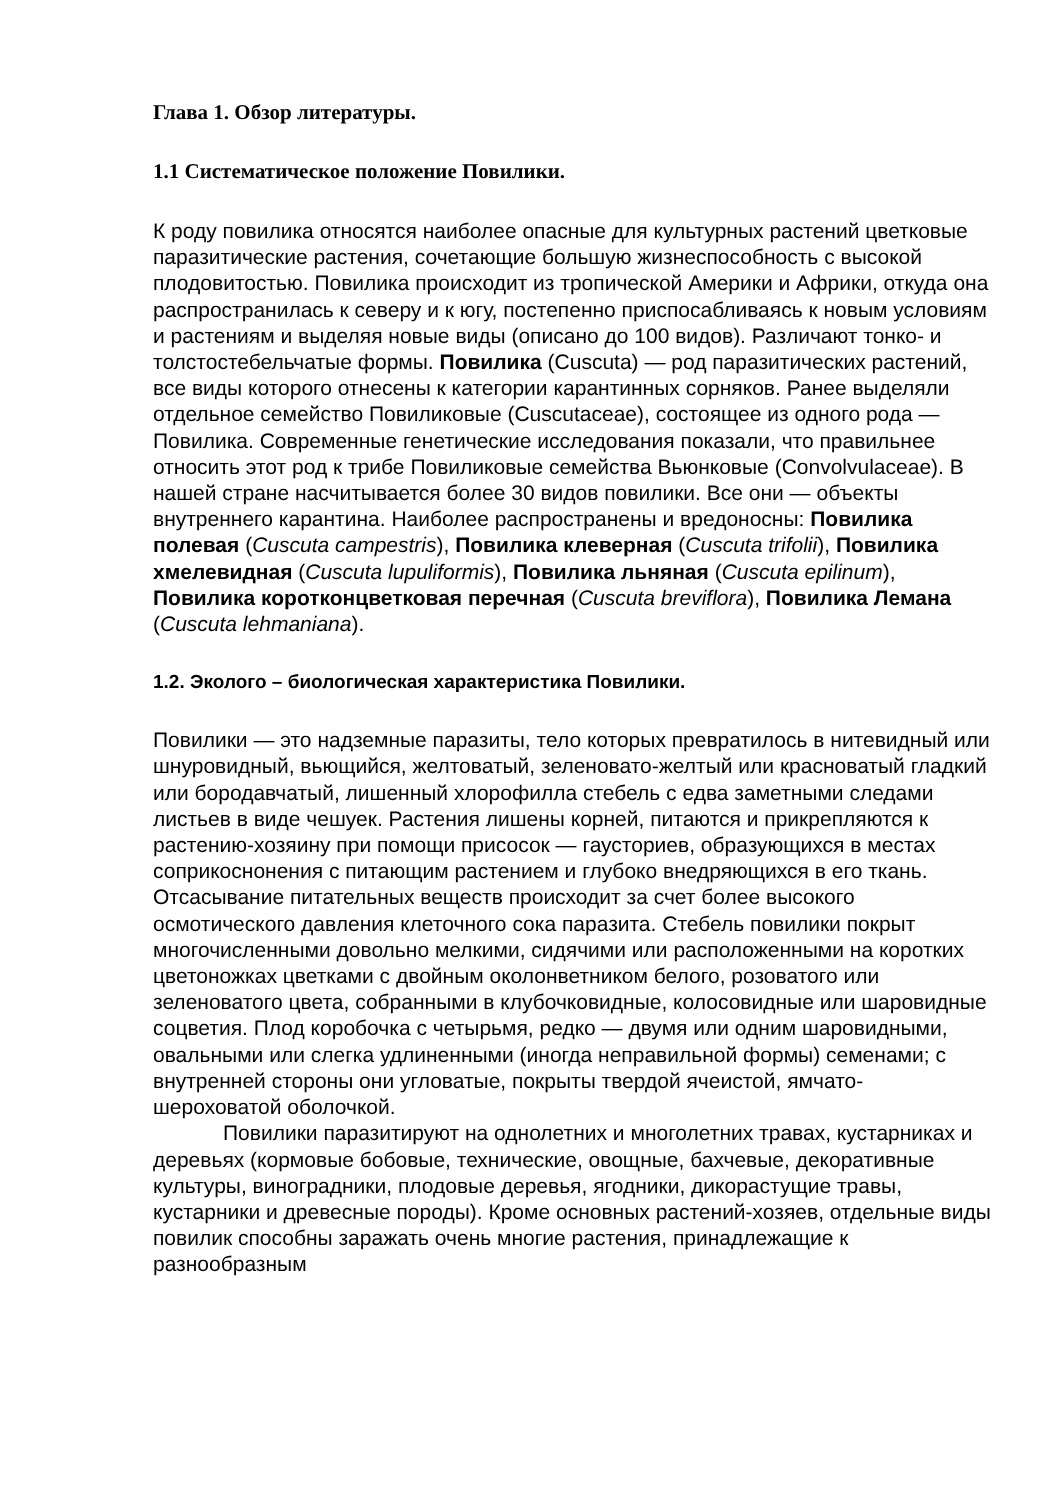Глава 1. Обзор литературы.
1.1 Систематическое положение Повилики.
К роду повилика относятся наиболее опасные для культурных растений цветковые паразитические растения, сочетающие большую жизнеспособность с высокой плодовитостью. Повилика происходит из тропической Америки и Африки, откуда она распространилась к северу и к югу, постепенно приспосабливаясь к новым условиям и растениям и выделяя новые виды (описано до 100 видов). Различают тонко- и толстостебельчатые формы. Повилика (Cuscuta) — род паразитических растений, все виды которого отнесены к категории карантинных сорняков. Ранее выделяли отдельное семейство Повиликовые (Cuscutaceae), состоящее из одного рода — Повилика. Современные генетические исследования показали, что правильнее относить этот род к трибе Повиликовые семейства Вьюнковые (Convolvulaceae). В нашей стране насчитывается более 30 видов повилики. Все они — объекты внутреннего карантина. Наиболее распространены и вредоносны: Повилика полевая (Cuscuta campestris), Повилика клеверная (Cuscuta trifolii), Повилика хмелевидная (Cuscuta lupuliformis), Повилика льняная (Cuscuta epilinum), Повилика коротконцветковая перечная (Cuscuta breviflora), Повилика Лемана (Cuscuta lehmaniana).
1.2. Эколого – биологическая характеристика Повилики.
Повилики — это надземные паразиты, тело которых превратилось в нитевидный или шнуровидный, вьющийся, желтоватый, зеленовато-желтый или красноватый гладкий или бородавчатый, лишенный хлорофилла стебель с едва заметными следами листьев в виде чешуек. Растения лишены корней, питаются и прикрепляются к растению-хозяину при помощи присосок — гаусториев, образующихся в местах соприкоснонения с питающим растением и глубоко внедряющихся в его ткань. Отсасывание питательных веществ происходит за счет более высокого осмотического давления клеточного сока паразита. Стебель повилики покрыт многочисленными довольно мелкими, сидячими или расположенными на коротких цветоножках цветками с двойным околонветником белого, розоватого или зеленоватого цвета, собранными в клубочковидные, колосовидные или шаровидные соцветия. Плод коробочка с четырьмя, редко — двумя или одним шаровидными, овальными или слегка удлиненными (иногда неправильной формы) семенами; с внутренней стороны они угловатые, покрыты твердой ячеистой, ямчато-шероховатой оболочкой.
Повилики паразитируют на однолетних и многолетних травах, кустарниках и деревьях (кормовые бобовые, технические, овощные, бахчевые, декоративные культуры, виноградники, плодовые деревья, ягодники, дикорастущие травы, кустарники и древесные породы). Кроме основных растений-хозяев, отдельные виды повилик способны заражать очень многие растения, принадлежащие к разнообразным